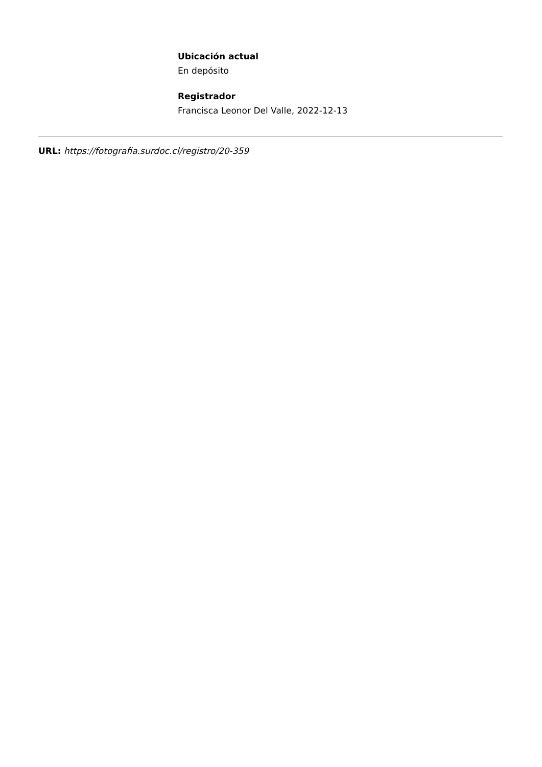Ubicación actual
En depósito
Registrador
Francisca Leonor Del Valle, 2022-12-13
URL: https://fotografia.surdoc.cl/registro/20-359